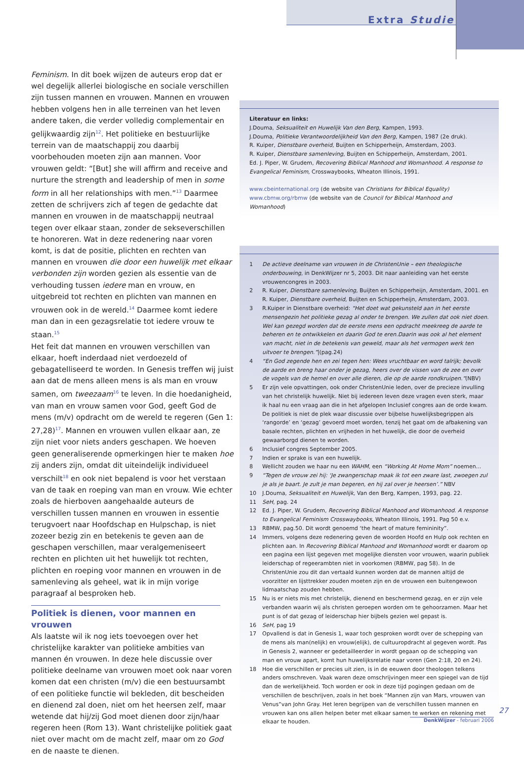Extra Studie
Feminism. In dit boek wijzen de auteurs erop dat er wel degelijk allerlei biologische en sociale verschillen zijn tussen mannen en vrouwen. Mannen en vrouwen hebben volgens hen in alle terreinen van het leven andere taken, die verder volledig complementair en gelijkwaardig zijn<sup>12</sup>. Het politieke en bestuurlijke terrein van de maatschappij zou daarbij voorbehouden moeten zijn aan mannen. Voor vrouwen geldt: “[But] she will affirm and receive and nurture the strength and leadership of men in some form in all her relationships with men.”<sup>13</sup> Daarmee zetten de schrijvers zich af tegen de gedachte dat mannen en vrouwen in de maatschappij neutraal tegen over elkaar staan, zonder de sekseverschillen te honoreren. Wat in deze redenering naar voren komt, is dat de positie, plichten en rechten van mannen en vrouwen die door een huwelijk met elkaar verbonden zijn worden gezien als essentie van de verhouding tussen iedere man en vrouw, en uitgebreid tot rechten en plichten van mannen en vrouwen ook in de wereld.<sup>14</sup> Daarmee komt iedere man dan in een gezagsrelatie tot iedere vrouw te staan.<sup>15</sup>
Het feit dat mannen en vrouwen verschillen van elkaar, hoeft inderdaad niet verdoezeld of gebagatelliseerd te worden. In Genesis treffen wij juist aan dat de mens alleen mens is als man en vrouw samen, om tweezaam<sup>16</sup> te leven. In die hoedanigheid, van man en vrouw samen voor God, geeft God de mens (m/v) opdracht om de wereld te regeren (Gen 1: 27,28)<sup>17</sup>. Mannen en vrouwen vullen elkaar aan, ze zijn niet voor niets anders geschapen. We hoeven geen generaliserende opmerkingen hier te maken hoe zij anders zijn, omdat dit uiteindelijk individueel verschilt<sup>18</sup> en ook niet bepalend is voor het verstaan van de taak en roeping van man en vrouw. Wie echter zoals de hierboven aangehaalde auteurs de verschillen tussen mannen en vrouwen in essentie terugvoert naar Hoofdschap en Hulpschap, is niet zozeer bezig zin en betekenis te geven aan de geschapen verschillen, maar veralgemeniseert rechten en plichten uit het huwelijk tot rechten, plichten en roeping voor mannen en vrouwen in de samenleving als geheel, wat ik in mijn vorige paragraaf al besproken heb.
Politiek is dienen, voor mannen en vrouwen
Als laatste wil ik nog iets toevoegen over het christelijke karakter van politieke ambities van mannen én vrouwen. In deze hele discussie over politieke deelname van vrouwen moet ook naar voren komen dat een christen (m/v) die een bestuursambt of een politieke functie wil bekleden, dit bescheiden en dienend zal doen, niet om het heersen zelf, maar wetende dat hij/zij God moet dienen door zijn/haar regeren heen (Rom 13). Want christelijke politiek gaat niet over macht om de macht zelf, maar om zo God en de naaste te dienen.
Literatuur en links:
J.Douma, Seksualiteit en Huwelijk Van den Berg, Kampen, 1993.
J.Douma, Politieke Verantwoordelijkheid Van den Berg, Kampen, 1987 (2e druk).
R. Kuiper, Dienstbare overheid, Buijten en Schipperheijn, Amsterdam, 2003.
R. Kuiper, Dienstbare samenleving, Buijten en Schipperheijn, Amsterdam, 2001.
Ed. J. Piper, W. Grudem, Recovering Biblical Manhood and Womanhood. A response to Evangelical Feminism, Crosswaybooks, Wheaton Illinois, 1991.
www.cbeinternational.org (de website van Christians for Biblical Equality)
www.cbmw.org/rbmw (de website van de Council for Biblical Manhood and Womanhood)
1 De actieve deelname van vrouwen in de ChristenUnie – een theologische onderbouwing, in DenkWijzer nr 5, 2003. Dit naar aanleiding van het eerste vrouwencongres in 2003.
2 R. Kuiper, Dienstbare samenleving, Buijten en Schipperheijn, Amsterdam, 2001. en R. Kuiper, Dienstbare overheid, Buijten en Schipperheijn, Amsterdam, 2003.
3 R.Kuiper in Dienstbare overheid: “Het doet wat gekunsteld aan in het eerste mensengezin het politieke gezag al onder te brengen. We zullen dat ook niet doen. Wel kan gezegd worden dat de eerste mens een opdracht meekreeg de aarde te beheren en te ontwikkelen en daarin God te eren.Daarin was ook al het element van macht, niet in de betekenis van geweld, maar als het vermogen werk ten uitvoer te brengen.”|(pag.24)
4 “En God zegende hen en zei tegen hen: Wees vruchtbaar en word talrijk; bevolk de aarde en breng haar onder je gezag, heers over de vissen van de zee en over de vogels van de hemel en over alle dieren, die op de aarde rondkruipen.”(NBV)
5 Er zijn vele opvattingen, ook onder ChristenUnie leden, over de precieze invulling van het christelijk huwelijk. Niet bij iedereen leven deze vragen even sterk, maar ik haal nu een vraag aan die in het afgelopen Inclusief congres aan de orde kwam. De politiek is niet de plek waar discussie over bijbelse huwelijksbegrippen als ‘rangorde’ en ‘gezag’ gevoerd moet worden, tenzij het gaat om de afbakening van basale rechten, plichten en vrijheden in het huwelijk, die door de overheid gewaarborgd dienen te worden.
6 Inclusief congres September 2005.
7 Indien er sprake is van een huwelijk.
8 Wellicht zouden we haar nu een WAHM, een “Working At Home Mom” noemen...
9 “Tegen de vrouw zei hij: ‘Je zwangerschap maak ik tot een zware last, zwoegen zul je als je baart. Je zult je man begeren, en hij zal over je heersen’.” NBV
10 J.Douma, Seksualiteit en Huwelijk, Van den Berg, Kampen, 1993, pag. 22.
11 SeH, pag. 24
12 Ed. J. Piper, W. Grudem, Recovering Biblical Manhood and Womanhood. A response to Evangelical Feminism Crosswaybooks, Wheaton Illinois, 1991. Pag 50 e.v.
13 RBMW, pag.50. Dit wordt genoemd ‘the heart of mature femininity”.
14 Immers, volgens deze redenering geven de woorden Hoofd en Hulp ook rechten en plichten aan. In Recovering Biblical Manhood and Womanhood wordt er daarom op een pagina een lijst gegeven met mogelijke diensten voor vrouwen, waarin publiek leiderschap of regeerambten niet in voorkomen (RBMW, pag 58). In de ChristenUnie zou dit dan vertaald kunnen worden dat de mannen altijd de voorzitter en lijsttrekker zouden moeten zijn en de vrouwen een buitengewoon lidmaatschap zouden hebben.
15 Nu is er niets mis met christelijk, dienend en beschermend gezag, en er zijn vele verbanden waarin wij als christen geroepen worden om te gehoorzamen. Maar het punt is of dat gezag of leiderschap hier bijbels gezien wel gepast is.
16 SeH, pag 19
17 Opvallend is dat in Genesis 1, waar toch gesproken wordt over de schepping van de mens als man(nelijk) en vrouw(elijk), de cultuuropdracht al gegeven wordt. Pas in Genesis 2, wanneer er gedetailleerder in wordt gegaan op de schepping van man en vrouw apart, komt hun huwelijksrelatie naar voren (Gen 2:18, 20 en 24).
18 Hoe die verschillen er precies uit zien, is in de eeuwen door theologen telkens anders omschreven. Vaak waren deze omschrijvingen meer een spiegel van de tijd dan de werkelijkheid. Toch worden er ook in deze tijd pogingen gedaan om de verschillen de beschrijven, zoals in het boek “Mannen zijn van Mars, vrouwen van Venus”van John Gray. Het leren begrijpen van de verschillen tussen mannen en vrouwen kan ons allen helpen beter met elkaar samen te werken en rekening met elkaar te houden.
27
DenkWijzer - februari 2006